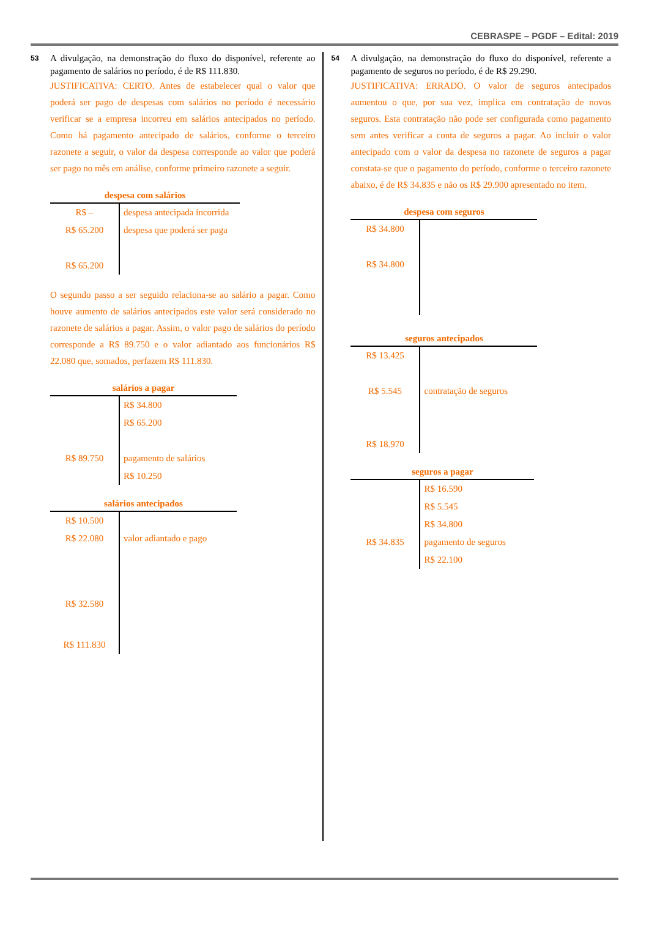CEBRASPE – PGDF – Edital: 2019
53 A divulgação, na demonstração do fluxo do disponível, referente ao pagamento de salários no período, é de R$ 111.830.
JUSTIFICATIVA: CERTO. Antes de estabelecer qual o valor que poderá ser pago de despesas com salários no período é necessário verificar se a empresa incorreu em salários antecipados no período. Como há pagamento antecipado de salários, conforme o terceiro razonete a seguir, o valor da despesa corresponde ao valor que poderá ser pago no mês em análise, conforme primeiro razonete a seguir.
despesa com salários
| R$ – | despesa antecipada incorrida |
| R$ 65.200 | despesa que poderá ser paga |
| R$ 65.200 | |
O segundo passo a ser seguido relaciona-se ao salário a pagar. Como houve aumento de salários antecipados este valor será considerado no razonete de salários a pagar. Assim, o valor pago de salários do período corresponde a R$ 89.750 e o valor adiantado aos funcionários R$ 22.080 que, somados, perfazem R$ 111.830.
salários a pagar
| | R$ 34.800 |
| | R$ 65.200 |
| R$ 89.750 | pagamento de salários |
| | R$ 10.250 |
salários antecipados
| R$ 10.500 | |
| R$ 22.080 | valor adiantado e pago |
| R$ 32.580 | |
| R$ 111.830 | |
54 A divulgação, na demonstração do fluxo do disponível, referente a pagamento de seguros no período, é de R$ 29.290.
JUSTIFICATIVA: ERRADO. O valor de seguros antecipados aumentou o que, por sua vez, implica em contratação de novos seguros. Esta contratação não pode ser configurada como pagamento sem antes verificar a conta de seguros a pagar. Ao incluir o valor antecipado com o valor da despesa no razonete de seguros a pagar constata-se que o pagamento do período, conforme o terceiro razonete abaixo, é de R$ 34.835 e não os R$ 29.900 apresentado no item.
despesa com seguros
| R$ 34.800 | |
| R$ 34.800 | |
seguros antecipados
| R$ 13.425 | |
| R$ 5.545 | contratação de seguros |
| R$ 18.970 | |
seguros a pagar
| | R$ 16.590 |
| | R$ 5.545 |
| | R$ 34.800 |
| R$ 34.835 | pagamento de seguros |
| | R$ 22.100 |